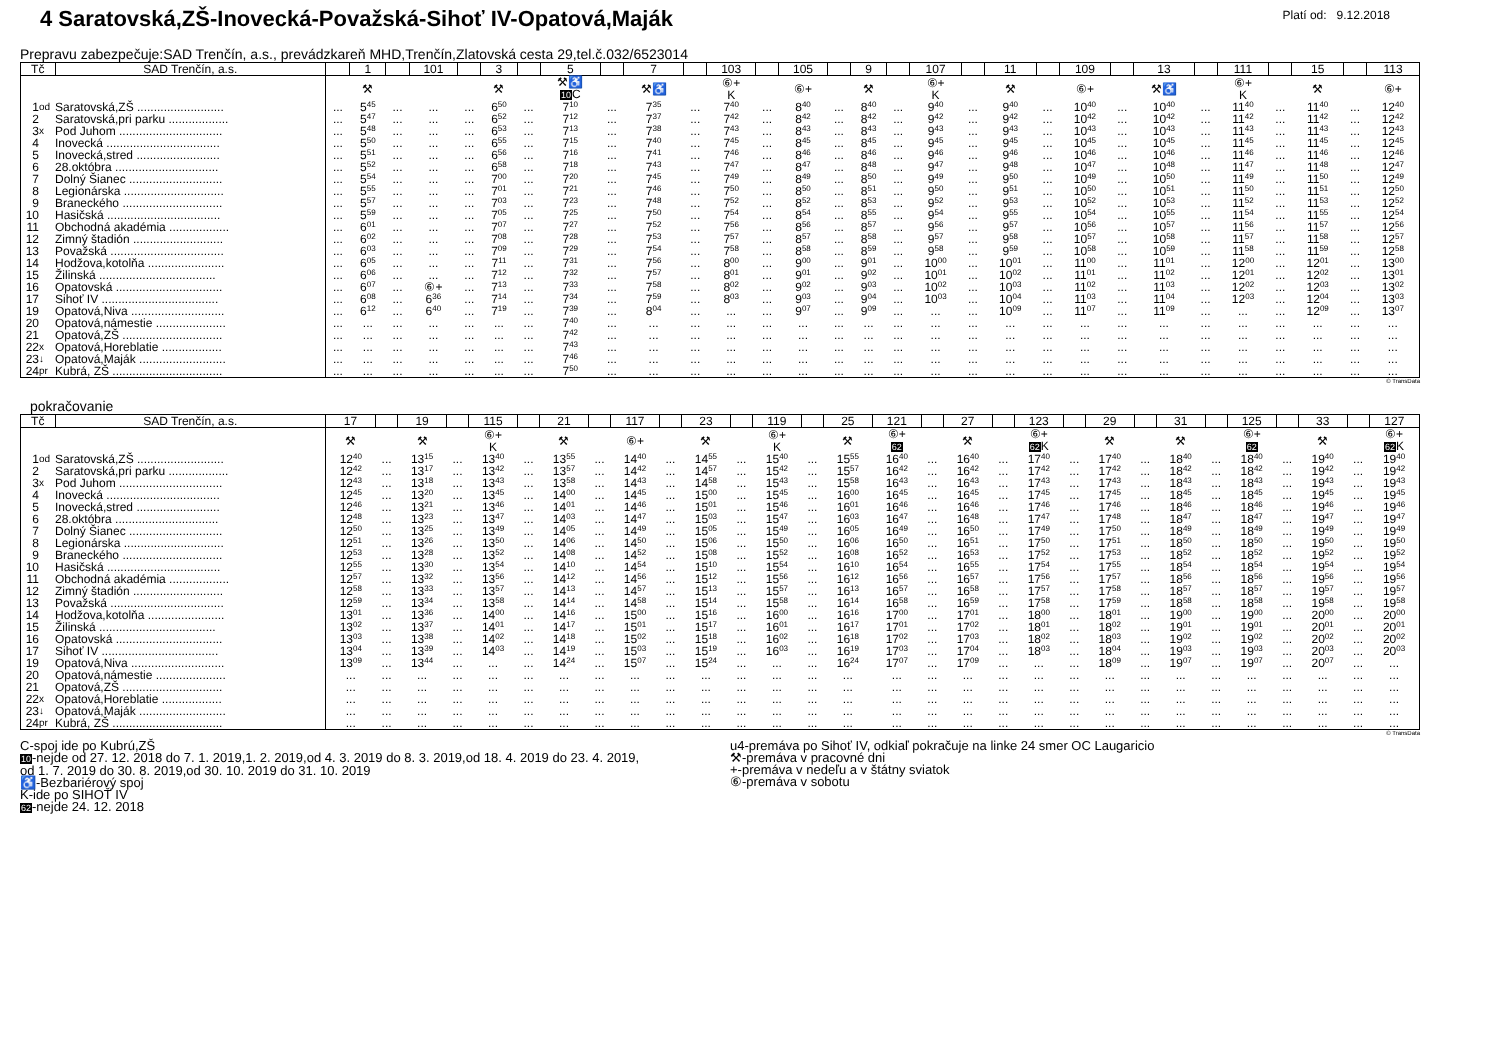4 Saratovská,ZŠ-Inovecká-Považská-Sihoť IV-Opatová,Maják
Platí od: 9.12.2018
Prepravu zabezpečuje:SAD Trenčín, a.s., prevádzkareň MHD,Trenčín,Zlatovská cesta 29,tel.č.032/6523014
| Tč | | SAD Trenčín, a.s. | | 1 | | 101 | | 3 | | 5 | | 7 | | 103 | | 105 | | 9 | | 107 | | 11 | | 109 | | 13 | | 111 | | 15 | | 113 |
| --- | --- | --- | --- | --- | --- | --- | --- | --- | --- | --- | --- | --- | --- | --- | --- | --- | --- | --- | --- | --- | --- | --- | --- | --- | --- | --- | --- | --- | --- | --- | --- | --- |
| | | | | ⚒ | | | | ⚒ | | ⚒♿ 10 C | | ⚒♿ | | ⑥+ K | | ⑥+ | | ⚒ | | ⑥+ K | | ⚒ | | ⑥+ | | ⚒♿ | | ⑥+ K | | ⚒ | | ⑥+ |
| 1 | od | Saratovská,ZŠ .......................... | ... | 5<sup>45</sup> | ... | ... | ... | 6<sup>50</sup> | ... | 7<sup>10</sup> | ... | 7<sup>35</sup> | ... | 7<sup>40</sup> | ... | 8<sup>40</sup> | ... | 8<sup>40</sup> | ... | 9<sup>40</sup> | ... | 9<sup>40</sup> | ... | 10<sup>40</sup> | ... | 10<sup>40</sup> | ... | 11<sup>40</sup> | ... | 11<sup>40</sup> | ... | 12<sup>40</sup> |
| 2 | | Saratovská,pri parku .................. | ... | 5<sup>47</sup> | ... | ... | ... | 6<sup>52</sup> | ... | 7<sup>12</sup> | ... | 7<sup>37</sup> | ... | 7<sup>42</sup> | ... | 8<sup>42</sup> | ... | 8<sup>42</sup> | ... | 9<sup>42</sup> | ... | 9<sup>42</sup> | ... | 10<sup>42</sup> | ... | 10<sup>42</sup> | ... | 11<sup>42</sup> | ... | 11<sup>42</sup> | ... | 12<sup>42</sup> |
| 3 | x | Pod Juhom ............................... | ... | 5<sup>48</sup> | ... | ... | ... | 6<sup>53</sup> | ... | 7<sup>13</sup> | ... | 7<sup>38</sup> | ... | 7<sup>43</sup> | ... | 8<sup>43</sup> | ... | 8<sup>43</sup> | ... | 9<sup>43</sup> | ... | 9<sup>43</sup> | ... | 10<sup>43</sup> | ... | 10<sup>43</sup> | ... | 11<sup>43</sup> | ... | 11<sup>43</sup> | ... | 12<sup>43</sup> |
| 4 | | Inovecká .................................. | ... | 5<sup>50</sup> | ... | ... | ... | 6<sup>55</sup> | ... | 7<sup>15</sup> | ... | 7<sup>40</sup> | ... | 7<sup>45</sup> | ... | 8<sup>45</sup> | ... | 8<sup>45</sup> | ... | 9<sup>45</sup> | ... | 9<sup>45</sup> | ... | 10<sup>45</sup> | ... | 10<sup>45</sup> | ... | 11<sup>45</sup> | ... | 11<sup>45</sup> | ... | 12<sup>45</sup> |
| 5 | | Inovecká,stred ......................... | ... | 5<sup>51</sup> | ... | ... | ... | 6<sup>56</sup> | ... | 7<sup>16</sup> | ... | 7<sup>41</sup> | ... | 7<sup>46</sup> | ... | 8<sup>46</sup> | ... | 8<sup>46</sup> | ... | 9<sup>46</sup> | ... | 9<sup>46</sup> | ... | 10<sup>46</sup> | ... | 10<sup>46</sup> | ... | 11<sup>46</sup> | ... | 11<sup>46</sup> | ... | 12<sup>46</sup> |
| 6 | | 28.októbra ............................... | ... | 5<sup>52</sup> | ... | ... | ... | 6<sup>58</sup> | ... | 7<sup>18</sup> | ... | 7<sup>43</sup> | ... | 7<sup>47</sup> | ... | 8<sup>47</sup> | ... | 8<sup>48</sup> | ... | 9<sup>47</sup> | ... | 9<sup>48</sup> | ... | 10<sup>47</sup> | ... | 10<sup>48</sup> | ... | 11<sup>47</sup> | ... | 11<sup>48</sup> | ... | 12<sup>47</sup> |
| 7 | | Dolný Šianec ............................ | ... | 5<sup>54</sup> | ... | ... | ... | 7<sup>00</sup> | ... | 7<sup>20</sup> | ... | 7<sup>45</sup> | ... | 7<sup>49</sup> | ... | 8<sup>49</sup> | ... | 8<sup>50</sup> | ... | 9<sup>49</sup> | ... | 9<sup>50</sup> | ... | 10<sup>49</sup> | ... | 10<sup>50</sup> | ... | 11<sup>49</sup> | ... | 11<sup>50</sup> | ... | 12<sup>49</sup> |
| 8 | | Legionárska .............................. | ... | 5<sup>55</sup> | ... | ... | ... | 7<sup>01</sup> | ... | 7<sup>21</sup> | ... | 7<sup>46</sup> | ... | 7<sup>50</sup> | ... | 8<sup>50</sup> | ... | 8<sup>51</sup> | ... | 9<sup>50</sup> | ... | 9<sup>51</sup> | ... | 10<sup>50</sup> | ... | 10<sup>51</sup> | ... | 11<sup>50</sup> | ... | 11<sup>51</sup> | ... | 12<sup>50</sup> |
| 9 | | Braneckého .............................. | ... | 5<sup>57</sup> | ... | ... | ... | 7<sup>03</sup> | ... | 7<sup>23</sup> | ... | 7<sup>48</sup> | ... | 7<sup>52</sup> | ... | 8<sup>52</sup> | ... | 8<sup>53</sup> | ... | 9<sup>52</sup> | ... | 9<sup>53</sup> | ... | 10<sup>52</sup> | ... | 10<sup>53</sup> | ... | 11<sup>52</sup> | ... | 11<sup>53</sup> | ... | 12<sup>52</sup> |
| 10 | | Hasičská .................................. | ... | 5<sup>59</sup> | ... | ... | ... | 7<sup>05</sup> | ... | 7<sup>25</sup> | ... | 7<sup>50</sup> | ... | 7<sup>54</sup> | ... | 8<sup>54</sup> | ... | 8<sup>55</sup> | ... | 9<sup>54</sup> | ... | 9<sup>55</sup> | ... | 10<sup>54</sup> | ... | 10<sup>55</sup> | ... | 11<sup>54</sup> | ... | 11<sup>55</sup> | ... | 12<sup>54</sup> |
| 11 | | Obchodná akadémia .................. | ... | 6<sup>01</sup> | ... | ... | ... | 7<sup>07</sup> | ... | 7<sup>27</sup> | ... | 7<sup>52</sup> | ... | 7<sup>56</sup> | ... | 8<sup>56</sup> | ... | 8<sup>57</sup> | ... | 9<sup>56</sup> | ... | 9<sup>57</sup> | ... | 10<sup>56</sup> | ... | 10<sup>57</sup> | ... | 11<sup>56</sup> | ... | 11<sup>57</sup> | ... | 12<sup>56</sup> |
| 12 | | Zimný štadión ........................... | ... | 6<sup>02</sup> | ... | ... | ... | 7<sup>08</sup> | ... | 7<sup>28</sup> | ... | 7<sup>53</sup> | ... | 7<sup>57</sup> | ... | 8<sup>57</sup> | ... | 8<sup>58</sup> | ... | 9<sup>57</sup> | ... | 9<sup>58</sup> | ... | 10<sup>57</sup> | ... | 10<sup>58</sup> | ... | 11<sup>57</sup> | ... | 11<sup>58</sup> | ... | 12<sup>57</sup> |
| 13 | | Považská .................................. | ... | 6<sup>03</sup> | ... | ... | ... | 7<sup>09</sup> | ... | 7<sup>29</sup> | ... | 7<sup>54</sup> | ... | 7<sup>58</sup> | ... | 8<sup>58</sup> | ... | 8<sup>59</sup> | ... | 9<sup>58</sup> | ... | 9<sup>59</sup> | ... | 10<sup>58</sup> | ... | 10<sup>59</sup> | ... | 11<sup>58</sup> | ... | 11<sup>59</sup> | ... | 12<sup>58</sup> |
| 14 | | Hodžova,kotolňa ....................... | ... | 6<sup>05</sup> | ... | ... | ... | 7<sup>11</sup> | ... | 7<sup>31</sup> | ... | 7<sup>56</sup> | ... | 8<sup>00</sup> | ... | 9<sup>00</sup> | ... | 9<sup>01</sup> | ... | 10<sup>00</sup> | ... | 10<sup>01</sup> | ... | 11<sup>00</sup> | ... | 11<sup>01</sup> | ... | 12<sup>00</sup> | ... | 12<sup>01</sup> | ... | 13<sup>00</sup> |
| 15 | | Žilinská ................................... | ... | 6<sup>06</sup> | ... | ... | ... | 7<sup>12</sup> | ... | 7<sup>32</sup> | ... | 7<sup>57</sup> | ... | 8<sup>01</sup> | ... | 9<sup>01</sup> | ... | 9<sup>02</sup> | ... | 10<sup>01</sup> | ... | 10<sup>02</sup> | ... | 11<sup>01</sup> | ... | 11<sup>02</sup> | ... | 12<sup>01</sup> | ... | 12<sup>02</sup> | ... | 13<sup>01</sup> |
| 16 | | Opatovská ................................ | ... | 6<sup>07</sup> | ... | ⑥+ | ... | 7<sup>13</sup> | ... | 7<sup>33</sup> | ... | 7<sup>58</sup> | ... | 8<sup>02</sup> | ... | 9<sup>02</sup> | ... | 9<sup>03</sup> | ... | 10<sup>02</sup> | ... | 10<sup>03</sup> | ... | 11<sup>02</sup> | ... | 11<sup>03</sup> | ... | 12<sup>02</sup> | ... | 12<sup>03</sup> | ... | 13<sup>02</sup> |
| 17 | | Sihoť IV ................................... | ... | 6<sup>08</sup> | ... | 6<sup>36</sup> | ... | 7<sup>14</sup> | ... | 7<sup>34</sup> | ... | 7<sup>59</sup> | ... | 8<sup>03</sup> | ... | 9<sup>03</sup> | ... | 9<sup>04</sup> | ... | 10<sup>03</sup> | ... | 10<sup>04</sup> | ... | 11<sup>03</sup> | ... | 11<sup>04</sup> | ... | 12<sup>03</sup> | ... | 12<sup>04</sup> | ... | 13<sup>03</sup> |
| 19 | | Opatová,Niva ............................ | ... | 6<sup>12</sup> | ... | 6<sup>40</sup> | ... | 7<sup>19</sup> | ... | 7<sup>39</sup> | ... | 8<sup>04</sup> | ... | ... | ... | 9<sup>07</sup> | ... | 9<sup>09</sup> | ... | ... | ... | 10<sup>09</sup> | ... | 11<sup>07</sup> | ... | 11<sup>09</sup> | ... | ... | ... | 12<sup>09</sup> | ... | 13<sup>07</sup> |
| 20 | | Opatová,námestie ..................... | ... | ... | ... | ... | ... | ... | ... | 7<sup>40</sup> | ... | ... | ... | ... | ... | ... | ... | ... | ... | ... | ... | ... | ... | ... | ... | ... | ... | ... | ... | ... | ... | ... |
| 21 | | Opatová,ZŠ .............................. | ... | ... | ... | ... | ... | ... | ... | 7<sup>42</sup> | ... | ... | ... | ... | ... | ... | ... | ... | ... | ... | ... | ... | ... | ... | ... | ... | ... | ... | ... | ... | ... | ... |
| 22 | x | Opatová,Horeblatie .................. | ... | ... | ... | ... | ... | ... | ... | 7<sup>43</sup> | ... | ... | ... | ... | ... | ... | ... | ... | ... | ... | ... | ... | ... | ... | ... | ... | ... | ... | ... | ... | ... | ... |
| 23 | ↓ | Opatová,Maják .......................... | ... | ... | ... | ... | ... | ... | ... | 7<sup>46</sup> | ... | ... | ... | ... | ... | ... | ... | ... | ... | ... | ... | ... | ... | ... | ... | ... | ... | ... | ... | ... | ... | ... |
| 24 | pr | Kubrá, ZŠ ................................. | ... | ... | ... | ... | ... | ... | ... | 7<sup>50</sup> | ... | ... | ... | ... | ... | ... | ... | ... | ... | ... | ... | ... | ... | ... | ... | ... | ... | ... | ... | ... | ... | ... |
© TransData
pokračovanie
| Tč | | SAD Trenčín, a.s. | 17 | | 19 | | 115 | | 21 | | 117 | | 23 | | 119 | | 25 | 121 | | 27 | | 123 | | 29 | | 31 | | 125 | | 33 | | 127 |
| --- | --- | --- | --- | --- | --- | --- | --- | --- | --- | --- | --- | --- | --- | --- | --- | --- | --- | --- | --- | --- | --- | --- | --- | --- | --- | --- | --- | --- | --- | --- | --- | --- |
| | | | ⚒ | | ⚒ | | ⑥+ K | | ⚒ | | ⑥+ | | ⚒ | | ⑥+ K | | ⚒ | ⑥+ 62 | | ⚒ | | ⑥+ 62 K | | ⚒ | | ⚒ | | ⑥+ 62 | | ⚒ | | ⑥+ 62 K |
| 1 | od | Saratovská,ZŠ .......................... | 12<sup>40</sup> | ... | 13<sup>15</sup> | ... | 13<sup>40</sup> | ... | 13<sup>55</sup> | ... | 14<sup>40</sup> | ... | 14<sup>55</sup> | ... | 15<sup>40</sup> | ... | 15<sup>55</sup> | 16<sup>40</sup> | ... | 16<sup>40</sup> | ... | 17<sup>40</sup> | ... | 17<sup>40</sup> | ... | 18<sup>40</sup> | ... | 18<sup>40</sup> | ... | 19<sup>40</sup> | ... | 19<sup>40</sup> |
| 2 | | Saratovská,pri parku .................. | 12<sup>42</sup> | ... | 13<sup>17</sup> | ... | 13<sup>42</sup> | ... | 13<sup>57</sup> | ... | 14<sup>42</sup> | ... | 14<sup>57</sup> | ... | 15<sup>42</sup> | ... | 15<sup>57</sup> | 16<sup>42</sup> | ... | 16<sup>42</sup> | ... | 17<sup>42</sup> | ... | 17<sup>42</sup> | ... | 18<sup>42</sup> | ... | 18<sup>42</sup> | ... | 19<sup>42</sup> | ... | 19<sup>42</sup> |
| 3 | x | Pod Juhom ............................... | 12<sup>43</sup> | ... | 13<sup>18</sup> | ... | 13<sup>43</sup> | ... | 13<sup>58</sup> | ... | 14<sup>43</sup> | ... | 14<sup>58</sup> | ... | 15<sup>43</sup> | ... | 15<sup>58</sup> | 16<sup>43</sup> | ... | 16<sup>43</sup> | ... | 17<sup>43</sup> | ... | 17<sup>43</sup> | ... | 18<sup>43</sup> | ... | 18<sup>43</sup> | ... | 19<sup>43</sup> | ... | 19<sup>43</sup> |
| 4 | | Inovecká .................................. | 12<sup>45</sup> | ... | 13<sup>20</sup> | ... | 13<sup>45</sup> | ... | 14<sup>00</sup> | ... | 14<sup>45</sup> | ... | 15<sup>00</sup> | ... | 15<sup>45</sup> | ... | 16<sup>00</sup> | 16<sup>45</sup> | ... | 16<sup>45</sup> | ... | 17<sup>45</sup> | ... | 17<sup>45</sup> | ... | 18<sup>45</sup> | ... | 18<sup>45</sup> | ... | 19<sup>45</sup> | ... | 19<sup>45</sup> |
| 5 | | Inovecká,stred ......................... | 12<sup>46</sup> | ... | 13<sup>21</sup> | ... | 13<sup>46</sup> | ... | 14<sup>01</sup> | ... | 14<sup>46</sup> | ... | 15<sup>01</sup> | ... | 15<sup>46</sup> | ... | 16<sup>01</sup> | 16<sup>46</sup> | ... | 16<sup>46</sup> | ... | 17<sup>46</sup> | ... | 17<sup>46</sup> | ... | 18<sup>46</sup> | ... | 18<sup>46</sup> | ... | 19<sup>46</sup> | ... | 19<sup>46</sup> |
| 6 | | 28.októbra ............................... | 12<sup>48</sup> | ... | 13<sup>23</sup> | ... | 13<sup>47</sup> | ... | 14<sup>03</sup> | ... | 14<sup>47</sup> | ... | 15<sup>03</sup> | ... | 15<sup>47</sup> | ... | 16<sup>03</sup> | 16<sup>47</sup> | ... | 16<sup>48</sup> | ... | 17<sup>47</sup> | ... | 17<sup>48</sup> | ... | 18<sup>47</sup> | ... | 18<sup>47</sup> | ... | 19<sup>47</sup> | ... | 19<sup>47</sup> |
| 7 | | Dolný Šianec ............................ | 12<sup>50</sup> | ... | 13<sup>25</sup> | ... | 13<sup>49</sup> | ... | 14<sup>05</sup> | ... | 14<sup>49</sup> | ... | 15<sup>05</sup> | ... | 15<sup>49</sup> | ... | 16<sup>05</sup> | 16<sup>49</sup> | ... | 16<sup>50</sup> | ... | 17<sup>49</sup> | ... | 17<sup>50</sup> | ... | 18<sup>49</sup> | ... | 18<sup>49</sup> | ... | 19<sup>49</sup> | ... | 19<sup>49</sup> |
| 8 | | Legionárska .............................. | 12<sup>51</sup> | ... | 13<sup>26</sup> | ... | 13<sup>50</sup> | ... | 14<sup>06</sup> | ... | 14<sup>50</sup> | ... | 15<sup>06</sup> | ... | 15<sup>50</sup> | ... | 16<sup>06</sup> | 16<sup>50</sup> | ... | 16<sup>51</sup> | ... | 17<sup>50</sup> | ... | 17<sup>51</sup> | ... | 18<sup>50</sup> | ... | 18<sup>50</sup> | ... | 19<sup>50</sup> | ... | 19<sup>50</sup> |
| 9 | | Braneckého .............................. | 12<sup>53</sup> | ... | 13<sup>28</sup> | ... | 13<sup>52</sup> | ... | 14<sup>08</sup> | ... | 14<sup>52</sup> | ... | 15<sup>08</sup> | ... | 15<sup>52</sup> | ... | 16<sup>08</sup> | 16<sup>52</sup> | ... | 16<sup>53</sup> | ... | 17<sup>52</sup> | ... | 17<sup>53</sup> | ... | 18<sup>52</sup> | ... | 18<sup>52</sup> | ... | 19<sup>52</sup> | ... | 19<sup>52</sup> |
| 10 | | Hasičská .................................. | 12<sup>55</sup> | ... | 13<sup>30</sup> | ... | 13<sup>54</sup> | ... | 14<sup>10</sup> | ... | 14<sup>54</sup> | ... | 15<sup>10</sup> | ... | 15<sup>54</sup> | ... | 16<sup>10</sup> | 16<sup>54</sup> | ... | 16<sup>55</sup> | ... | 17<sup>54</sup> | ... | 17<sup>55</sup> | ... | 18<sup>54</sup> | ... | 18<sup>54</sup> | ... | 19<sup>54</sup> | ... | 19<sup>54</sup> |
| 11 | | Obchodná akadémia .................. | 12<sup>57</sup> | ... | 13<sup>32</sup> | ... | 13<sup>56</sup> | ... | 14<sup>12</sup> | ... | 14<sup>56</sup> | ... | 15<sup>12</sup> | ... | 15<sup>56</sup> | ... | 16<sup>12</sup> | 16<sup>56</sup> | ... | 16<sup>57</sup> | ... | 17<sup>56</sup> | ... | 17<sup>57</sup> | ... | 18<sup>56</sup> | ... | 18<sup>56</sup> | ... | 19<sup>56</sup> | ... | 19<sup>56</sup> |
| 12 | | Zimný štadión ........................... | 12<sup>58</sup> | ... | 13<sup>33</sup> | ... | 13<sup>57</sup> | ... | 14<sup>13</sup> | ... | 14<sup>57</sup> | ... | 15<sup>13</sup> | ... | 15<sup>57</sup> | ... | 16<sup>13</sup> | 16<sup>57</sup> | ... | 16<sup>58</sup> | ... | 17<sup>57</sup> | ... | 17<sup>58</sup> | ... | 18<sup>57</sup> | ... | 18<sup>57</sup> | ... | 19<sup>57</sup> | ... | 19<sup>57</sup> |
| 13 | | Považská .................................. | 12<sup>59</sup> | ... | 13<sup>34</sup> | ... | 13<sup>58</sup> | ... | 14<sup>14</sup> | ... | 14<sup>58</sup> | ... | 15<sup>14</sup> | ... | 15<sup>58</sup> | ... | 16<sup>14</sup> | 16<sup>58</sup> | ... | 16<sup>59</sup> | ... | 17<sup>58</sup> | ... | 17<sup>59</sup> | ... | 18<sup>58</sup> | ... | 18<sup>58</sup> | ... | 19<sup>58</sup> | ... | 19<sup>58</sup> |
| 14 | | Hodžova,kotolňa ....................... | 13<sup>01</sup> | ... | 13<sup>36</sup> | ... | 14<sup>00</sup> | ... | 14<sup>16</sup> | ... | 15<sup>00</sup> | ... | 15<sup>16</sup> | ... | 16<sup>00</sup> | ... | 16<sup>16</sup> | 17<sup>00</sup> | ... | 17<sup>01</sup> | ... | 18<sup>00</sup> | ... | 18<sup>01</sup> | ... | 19<sup>00</sup> | ... | 19<sup>00</sup> | ... | 20<sup>00</sup> | ... | 20<sup>00</sup> |
| 15 | | Žilinská ................................... | 13<sup>02</sup> | ... | 13<sup>37</sup> | ... | 14<sup>01</sup> | ... | 14<sup>17</sup> | ... | 15<sup>01</sup> | ... | 15<sup>17</sup> | ... | 16<sup>01</sup> | ... | 16<sup>17</sup> | 17<sup>01</sup> | ... | 17<sup>02</sup> | ... | 18<sup>01</sup> | ... | 18<sup>02</sup> | ... | 19<sup>01</sup> | ... | 19<sup>01</sup> | ... | 20<sup>01</sup> | ... | 20<sup>01</sup> |
| 16 | | Opatovská ................................ | 13<sup>03</sup> | ... | 13<sup>38</sup> | ... | 14<sup>02</sup> | ... | 14<sup>18</sup> | ... | 15<sup>02</sup> | ... | 15<sup>18</sup> | ... | 16<sup>02</sup> | ... | 16<sup>18</sup> | 17<sup>02</sup> | ... | 17<sup>03</sup> | ... | 18<sup>02</sup> | ... | 18<sup>03</sup> | ... | 19<sup>02</sup> | ... | 19<sup>02</sup> | ... | 20<sup>02</sup> | ... | 20<sup>02</sup> |
| 17 | | Sihoť IV ................................... | 13<sup>04</sup> | ... | 13<sup>39</sup> | ... | 14<sup>03</sup> | ... | 14<sup>19</sup> | ... | 15<sup>03</sup> | ... | 15<sup>19</sup> | ... | 16<sup>03</sup> | ... | 16<sup>19</sup> | 17<sup>03</sup> | ... | 17<sup>04</sup> | ... | 18<sup>03</sup> | ... | 18<sup>04</sup> | ... | 19<sup>03</sup> | ... | 19<sup>03</sup> | ... | 20<sup>03</sup> | ... | 20<sup>03</sup> |
| 19 | | Opatová,Niva ............................ | 13<sup>09</sup> | ... | 13<sup>44</sup> | ... | ... | ... | 14<sup>24</sup> | ... | 15<sup>07</sup> | ... | 15<sup>24</sup> | ... | ... | ... | 16<sup>24</sup> | 17<sup>07</sup> | ... | 17<sup>09</sup> | ... | ... | ... | 18<sup>09</sup> | ... | 19<sup>07</sup> | ... | 19<sup>07</sup> | ... | 20<sup>07</sup> | ... | ... |
| 20 | | Opatová,námestie ..................... | ... | ... | ... | ... | ... | ... | ... | ... | ... | ... | ... | ... | ... | ... | ... | ... | ... | ... | ... | ... | ... | ... | ... | ... | ... | ... | ... | ... | ... | ... |
| 21 | | Opatová,ZŠ .............................. | ... | ... | ... | ... | ... | ... | ... | ... | ... | ... | ... | ... | ... | ... | ... | ... | ... | ... | ... | ... | ... | ... | ... | ... | ... | ... | ... | ... | ... | ... |
| 22 | x | Opatová,Horeblatie .................. | ... | ... | ... | ... | ... | ... | ... | ... | ... | ... | ... | ... | ... | ... | ... | ... | ... | ... | ... | ... | ... | ... | ... | ... | ... | ... | ... | ... | ... | ... |
| 23 | ↓ | Opatová,Maják .......................... | ... | ... | ... | ... | ... | ... | ... | ... | ... | ... | ... | ... | ... | ... | ... | ... | ... | ... | ... | ... | ... | ... | ... | ... | ... | ... | ... | ... | ... | ... |
| 24 | pr | Kubrá, ZŠ ................................. | ... | ... | ... | ... | ... | ... | ... | ... | ... | ... | ... | ... | ... | ... | ... | ... | ... | ... | ... | ... | ... | ... | ... | ... | ... | ... | ... | ... | ... | ... |
© TransData
C-spoj ide po Kubrú,ZŠ
10-nejde od 27. 12. 2018 do 7. 1. 2019,1. 2. 2019,od 4. 3. 2019 do 8. 3. 2019,od 18. 4. 2019 do 23. 4. 2019,
od 1. 7. 2019 do 30. 8. 2019,od 30. 10. 2019 do 31. 10. 2019
♿-Bezbariérový spoj
K-ide po SIHOŤ IV
62-nejde 24. 12. 2018
u4-premáva po Sihoť IV, odkiaľ pokračuje na linke 24 smer OC Laugaricio
⚒-premáva v pracovné dni
+-premáva v nedeľu a v štátny sviatok
⑥-premáva v sobotu